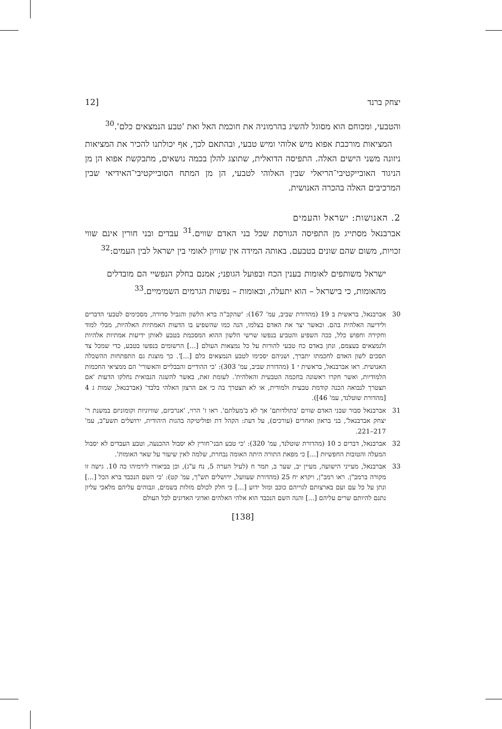יצחק ברנד [12
והטבעי, ומכוחם הוא מסוגל להשיג בהרמוניה את חוכמת האל ואת 'טבע הנמצאים כלם'.<sup>30</sup>
המציאות מורכבת אפוא מיש אלוהי ומיש טבעי, ובהתאם לכך, אף יכולתנו להכיר את המציאות ניזונה משני הישים האלה. התפיסה הדואלית, שתוצג להלן בכמה נושאים, מתבקשת אפוא הן מן הניגוד האובייקטיבי־הריאלי שבין האלוהי לטבעי, הן מן המתח הסובייקטיבי־האידיאי שבין המרכיבים האלה בהכרה האנושית.
2. האנושות: ישראל והעמים
אברבנאל מסתייג מן התפיסה הגורסת שכל בני האדם שווים.<sup>31</sup> עבדים ובני חורין אינם שווי זכויות, משום שהם שונים בטבעם. באותה המידה אין שוויון לאומי בין ישראל לבין העמים:<sup>32</sup>
ישראל משותפים לאומות בענין הכח ובפועל הגופני; אמנם בחלק הנפשיי הם מובדלים מהאומות, כי בישראל – הוא יתעלה, ובאומות – נפשות הגרמים השמימיים.<sup>33</sup>
30 אברבנאל, בראשית ב 19 (מהדורת שביב, עמ' 167): 'שהקב"ה ברא הלשון והגביל סדורה, מסכימים לטבעי הדברים ולידיעה האלהית בהם. וכאשר יצר את האדם בצלמו, הנה כמו שהשפיע בו הדעות האמתיות האלהיות, מבלי למוד וחקירה וחפוש כלל, ככה השפיע והטביע בנפשו שרשי הלשון ההוא המסכמת בטבע לאותן ידיעות אמתיות אלהיות ולנמצאים בעצמם, ונתן באדם כח טבעי להורות על כל נמצאות העולם [...] הרשומים בנפשו בטבע, כדי שמכל צד תסכים לשון האדם לחכמתו יתברך, ושניהם יסכימו לטבע הנמצאים כלם [...]'. כך מוצגת גם התפתחות ההשכלה האנושית. ראו אברבנאל, בראשית י 1 (מהדורת שביב, עמ' 303): 'כי ההודיים והבבליים והאשורי' הם ממציאי החכמות הלמודיות, ואשר חקרו ראשונה בחכמה הטבעית והאלהית'. לעומת זאת, באשר להשגה הנבואית נחלקו הדעות 'אם תצטרך לנבואה הכנה קודמת טבעית ולמודית, או לא תצטרך בה כי אם הרצון האלהי בלבד' (אברבנאל, שמות ג 4 [מהדורת שוטלנד, עמ' 46]).
31 אברבנאל סבור שבני האדם שווים 'בתולדותם' אך לא ב'מעלתם'. ראו ז' הרוי, 'אנרכיזם, שוויוניות וקומוניזם במשנת ר' יצחק אברבנאל', בני בראון ואחרים (עורכים), על דעת: הקהל דת ופוליטיקה בהגות היהודית, ירושלים תשע"ב, עמ' 217–221.
32 אברבנאל, דברים כ 10 (מהדורת שוטלנד, עמ' 320): 'כי טבע הבני־חורין לא יסבול ההכנעה, וטבע העבדים לא יסבול המעלה והטובות החפשיות [...] כי מפאת התורה היתה האומה נבחרת, שלמה לאין שיעור על שאר האומות'.
33 אברבנאל, מעייני הישועה, מעיין יב, שער ב, תמר ח (לעיל הערה 5, נח ע"ג), וכן בביאורו לירמיהו כה 10. גישה זו מקורה ברמב"ן. ראו רמב"ן, ויקרא יח 25 (מהדורת שעוועל, ירושלים תש"ך, עמ' קט): 'כי השם הנכבד ברא הכל [...] ונתן על כל עם ועם בארצותם לגוייהם כוכב ומזל ידוע [...] כי חלק לכולם מזלות בשמים, וגבוהים עליהם מלאכי עליון נתנם להיותם שרים עליהם [...] והנה השם הנכבד הוא אלהי האלהים ואדוני האדונים לכל העולם
[138]